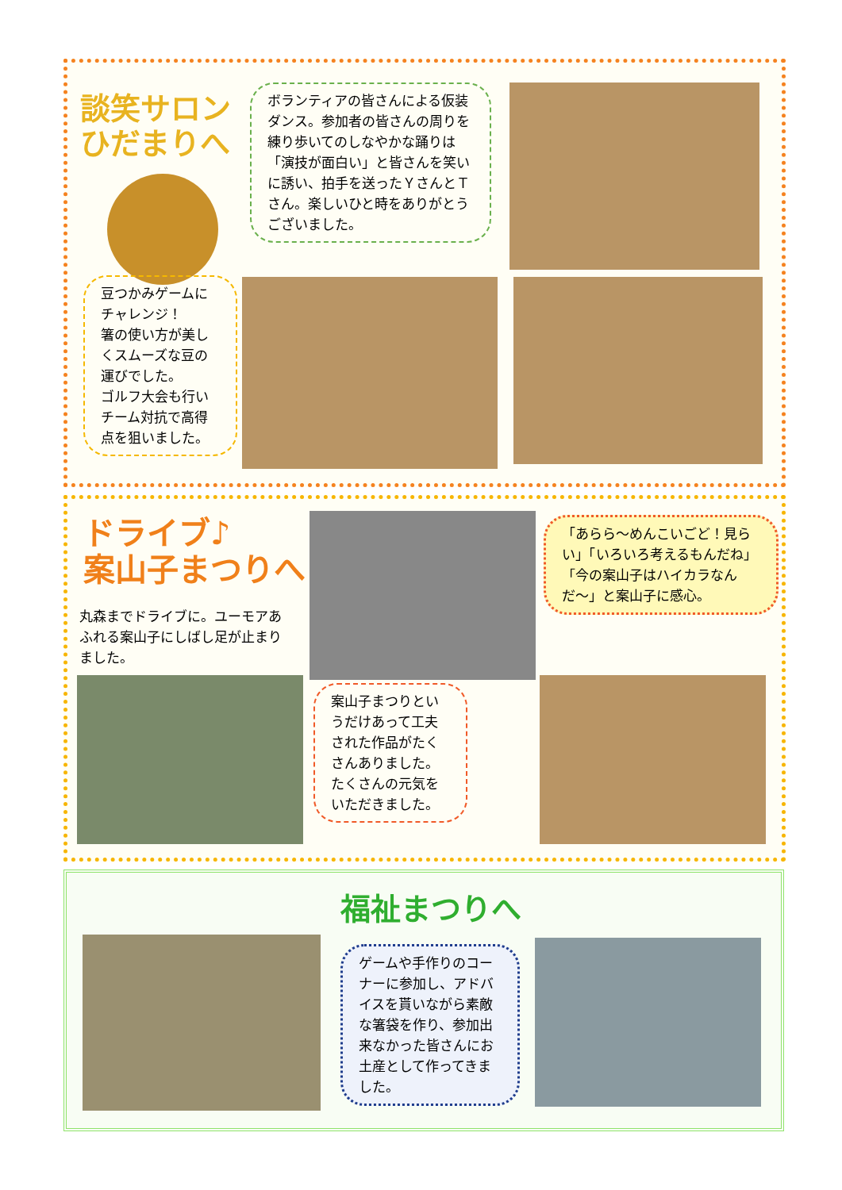談笑サロン
ひだまりへ
ボランティアの皆さんによる仮装ダンス。参加者の皆さんの周りを練り歩いてのしなやかな踊りは「演技が面白い」と皆さんを笑いに誘い、拍手を送ったＹさんとＴさん。楽しいひと時をありがとうございました。
豆つかみゲームにチャレンジ！
箸の使い方が美しくスムーズな豆の運びでした。
ゴルフ大会も行いチーム対抗で高得点を狙いました。
ドライブ♪
案山子まつりへ
丸森までドライブに。ユーモアあふれる案山子にしばし足が止まりました。
「あらら〜めんこいごど！見らい」「いろいろ考えるもんだね」「今の案山子はハイカラなんだ〜」と案山子に感心。
案山子まつりというだけあって工夫された作品がたくさんありました。たくさんの元気をいただきました。
福祉まつりへ
ゲームや手作りのコーナーに参加し、アドバイスを貰いながら素敵な箸袋を作り、参加出来なかった皆さんにお土産として作ってきました。